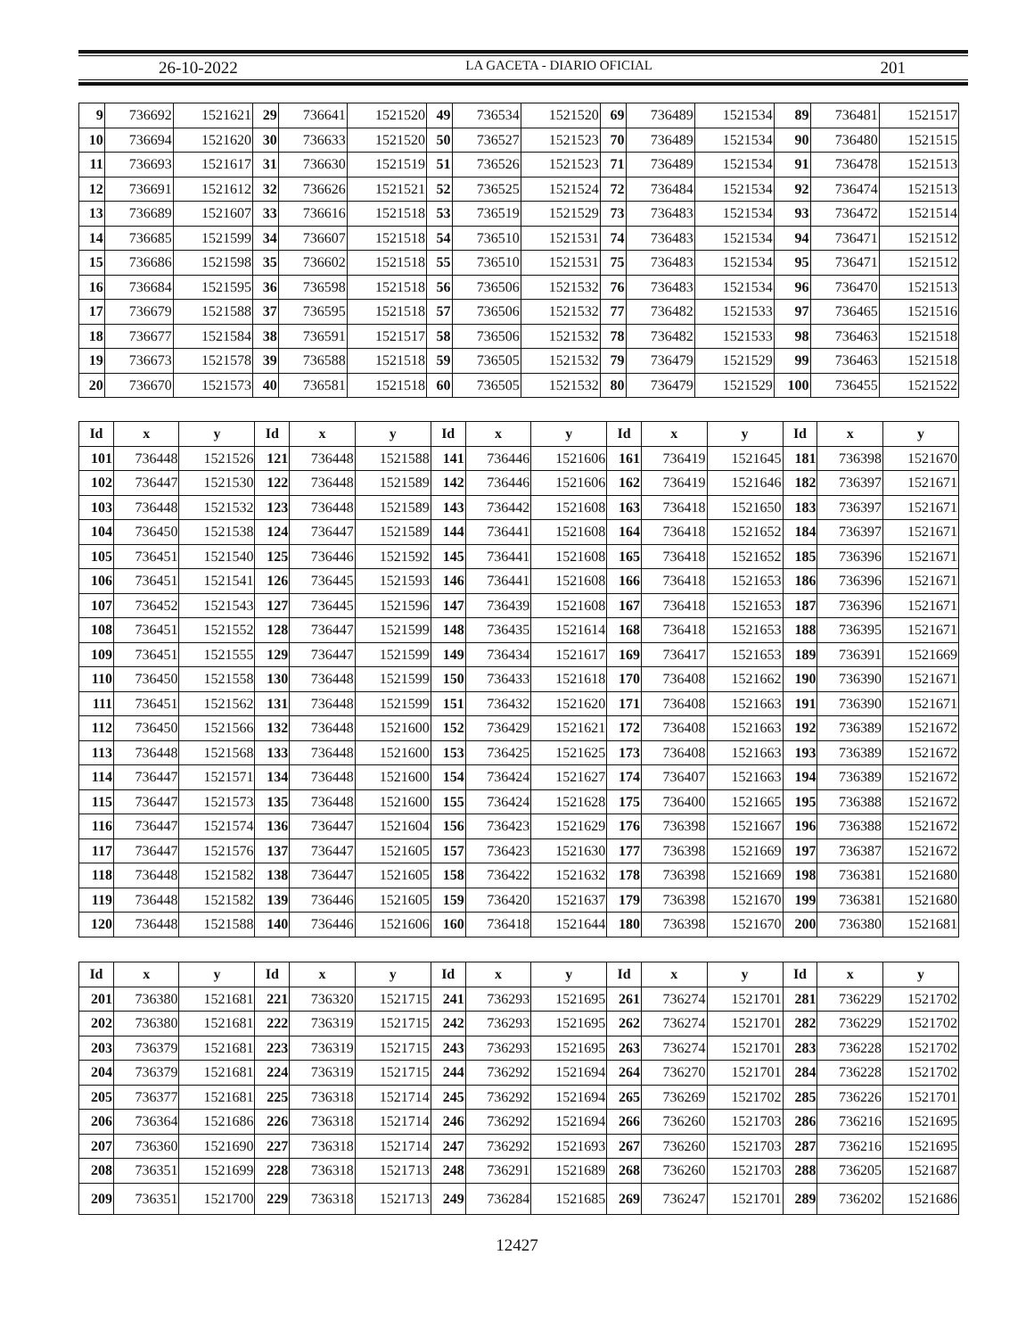26-10-2022 LA GACETA - DIARIO OFICIAL 201
| 9 | 736692 | 1521621 | 29 | 736641 | 1521520 | 49 | 736534 | 1521520 | 69 | 736489 | 1521534 | 89 | 736481 | 1521517 |
| 10 | 736694 | 1521620 | 30 | 736633 | 1521520 | 50 | 736527 | 1521523 | 70 | 736489 | 1521534 | 90 | 736480 | 1521515 |
| 11 | 736693 | 1521617 | 31 | 736630 | 1521519 | 51 | 736526 | 1521523 | 71 | 736489 | 1521534 | 91 | 736478 | 1521513 |
| 12 | 736691 | 1521612 | 32 | 736626 | 1521521 | 52 | 736525 | 1521524 | 72 | 736484 | 1521534 | 92 | 736474 | 1521513 |
| 13 | 736689 | 1521607 | 33 | 736616 | 1521518 | 53 | 736519 | 1521529 | 73 | 736483 | 1521534 | 93 | 736472 | 1521514 |
| 14 | 736685 | 1521599 | 34 | 736607 | 1521518 | 54 | 736510 | 1521531 | 74 | 736483 | 1521534 | 94 | 736471 | 1521512 |
| 15 | 736686 | 1521598 | 35 | 736602 | 1521518 | 55 | 736510 | 1521531 | 75 | 736483 | 1521534 | 95 | 736471 | 1521512 |
| 16 | 736684 | 1521595 | 36 | 736598 | 1521518 | 56 | 736506 | 1521532 | 76 | 736483 | 1521534 | 96 | 736470 | 1521513 |
| 17 | 736679 | 1521588 | 37 | 736595 | 1521518 | 57 | 736506 | 1521532 | 77 | 736482 | 1521533 | 97 | 736465 | 1521516 |
| 18 | 736677 | 1521584 | 38 | 736591 | 1521517 | 58 | 736506 | 1521532 | 78 | 736482 | 1521533 | 98 | 736463 | 1521518 |
| 19 | 736673 | 1521578 | 39 | 736588 | 1521518 | 59 | 736505 | 1521532 | 79 | 736479 | 1521529 | 99 | 736463 | 1521518 |
| 20 | 736670 | 1521573 | 40 | 736581 | 1521518 | 60 | 736505 | 1521532 | 80 | 736479 | 1521529 | 100 | 736455 | 1521522 |
| Id | x | y | Id | x | y | Id | x | y | Id | x | y | Id | x | y |
| --- | --- | --- | --- | --- | --- | --- | --- | --- | --- | --- | --- | --- | --- | --- |
| 101 | 736448 | 1521526 | 121 | 736448 | 1521588 | 141 | 736446 | 1521606 | 161 | 736419 | 1521645 | 181 | 736398 | 1521670 |
| 102 | 736447 | 1521530 | 122 | 736448 | 1521589 | 142 | 736446 | 1521606 | 162 | 736419 | 1521646 | 182 | 736397 | 1521671 |
| 103 | 736448 | 1521532 | 123 | 736448 | 1521589 | 143 | 736442 | 1521608 | 163 | 736418 | 1521650 | 183 | 736397 | 1521671 |
| 104 | 736450 | 1521538 | 124 | 736447 | 1521589 | 144 | 736441 | 1521608 | 164 | 736418 | 1521652 | 184 | 736397 | 1521671 |
| 105 | 736451 | 1521540 | 125 | 736446 | 1521592 | 145 | 736441 | 1521608 | 165 | 736418 | 1521652 | 185 | 736396 | 1521671 |
| 106 | 736451 | 1521541 | 126 | 736445 | 1521593 | 146 | 736441 | 1521608 | 166 | 736418 | 1521653 | 186 | 736396 | 1521671 |
| 107 | 736452 | 1521543 | 127 | 736445 | 1521596 | 147 | 736439 | 1521608 | 167 | 736418 | 1521653 | 187 | 736396 | 1521671 |
| 108 | 736451 | 1521552 | 128 | 736447 | 1521599 | 148 | 736435 | 1521614 | 168 | 736418 | 1521653 | 188 | 736395 | 1521671 |
| 109 | 736451 | 1521555 | 129 | 736447 | 1521599 | 149 | 736434 | 1521617 | 169 | 736417 | 1521653 | 189 | 736391 | 1521669 |
| 110 | 736450 | 1521558 | 130 | 736448 | 1521599 | 150 | 736433 | 1521618 | 170 | 736408 | 1521662 | 190 | 736390 | 1521671 |
| 111 | 736451 | 1521562 | 131 | 736448 | 1521599 | 151 | 736432 | 1521620 | 171 | 736408 | 1521663 | 191 | 736390 | 1521671 |
| 112 | 736450 | 1521566 | 132 | 736448 | 1521600 | 152 | 736429 | 1521621 | 172 | 736408 | 1521663 | 192 | 736389 | 1521672 |
| 113 | 736448 | 1521568 | 133 | 736448 | 1521600 | 153 | 736425 | 1521625 | 173 | 736408 | 1521663 | 193 | 736389 | 1521672 |
| 114 | 736447 | 1521571 | 134 | 736448 | 1521600 | 154 | 736424 | 1521627 | 174 | 736407 | 1521663 | 194 | 736389 | 1521672 |
| 115 | 736447 | 1521573 | 135 | 736448 | 1521600 | 155 | 736424 | 1521628 | 175 | 736400 | 1521665 | 195 | 736388 | 1521672 |
| 116 | 736447 | 1521574 | 136 | 736447 | 1521604 | 156 | 736423 | 1521629 | 176 | 736398 | 1521667 | 196 | 736388 | 1521672 |
| 117 | 736447 | 1521576 | 137 | 736447 | 1521605 | 157 | 736423 | 1521630 | 177 | 736398 | 1521669 | 197 | 736387 | 1521672 |
| 118 | 736448 | 1521582 | 138 | 736447 | 1521605 | 158 | 736422 | 1521632 | 178 | 736398 | 1521669 | 198 | 736381 | 1521680 |
| 119 | 736448 | 1521582 | 139 | 736446 | 1521605 | 159 | 736420 | 1521637 | 179 | 736398 | 1521670 | 199 | 736381 | 1521680 |
| 120 | 736448 | 1521588 | 140 | 736446 | 1521606 | 160 | 736418 | 1521644 | 180 | 736398 | 1521670 | 200 | 736380 | 1521681 |
| Id | x | y | Id | x | y | Id | x | y | Id | x | y | Id | x | y |
| --- | --- | --- | --- | --- | --- | --- | --- | --- | --- | --- | --- | --- | --- | --- |
| 201 | 736380 | 1521681 | 221 | 736320 | 1521715 | 241 | 736293 | 1521695 | 261 | 736274 | 1521701 | 281 | 736229 | 1521702 |
| 202 | 736380 | 1521681 | 222 | 736319 | 1521715 | 242 | 736293 | 1521695 | 262 | 736274 | 1521701 | 282 | 736229 | 1521702 |
| 203 | 736379 | 1521681 | 223 | 736319 | 1521715 | 243 | 736293 | 1521695 | 263 | 736274 | 1521701 | 283 | 736228 | 1521702 |
| 204 | 736379 | 1521681 | 224 | 736319 | 1521715 | 244 | 736292 | 1521694 | 264 | 736270 | 1521701 | 284 | 736228 | 1521702 |
| 205 | 736377 | 1521681 | 225 | 736318 | 1521714 | 245 | 736292 | 1521694 | 265 | 736269 | 1521702 | 285 | 736226 | 1521701 |
| 206 | 736364 | 1521686 | 226 | 736318 | 1521714 | 246 | 736292 | 1521694 | 266 | 736260 | 1521703 | 286 | 736216 | 1521695 |
| 207 | 736360 | 1521690 | 227 | 736318 | 1521714 | 247 | 736292 | 1521693 | 267 | 736260 | 1521703 | 287 | 736216 | 1521695 |
| 208 | 736351 | 1521699 | 228 | 736318 | 1521713 | 248 | 736291 | 1521689 | 268 | 736260 | 1521703 | 288 | 736205 | 1521687 |
| 209 | 736351 | 1521700 | 229 | 736318 | 1521713 | 249 | 736284 | 1521685 | 269 | 736247 | 1521701 | 289 | 736202 | 1521686 |
12427